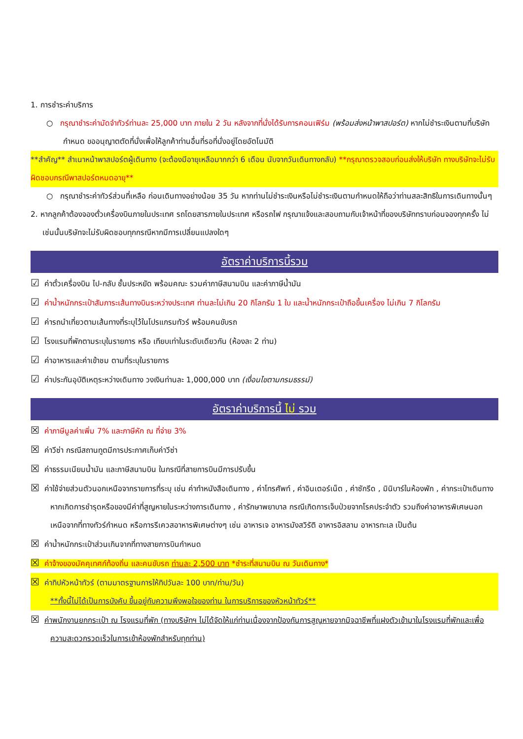1. การชำระค่าบริการ
○ กรุณาชำระค่ามัดจำทัวร์ท่านละ 25,000 บาท ภายใน 2 วัน หลังจากที่นั่งได้รับการคอนเฟิร์ม (พร้อมส่งหน้าพาสปอร์ต) หากไม่ชำระเงินตามที่บริษัทกำหนด ขออนุญาตตัดที่นั่งเพื่อให้ลูกค้าท่านอื่นที่รอที่นั่งอยู่โดยอัตโนมัติ
**สำคัญ** สำเนาหน้าพาสปอร์ตผู้เดินทาง (จะต้องมีอายุเหลือมากกว่า 6 เดือน นับจากวันเดินทางกลับ) **กรุณาตรวจสอบก่อนส่งให้บริษัท ทางบริษัทจะไม่รับผิดชอบกรณีพาสปอร์ตหมดอายุ**
○ กรุณาชำระค่าทัวร์ส่วนที่เหลือ ก่อนเดินทางอย่างน้อย 35 วัน หากท่านไม่ชำระเงินหรือไม่ชำระเงินตามกำหนดให้ถือว่าท่านสละสิทธิในการเดินทางนั้นๆ
2. หากลูกค้าต้องจองตั๋วเครื่องบินภายในประเทศ รถโดยสารภายในประเทศ หรือรถไฟ กรุณาแจ้งและสอบถามกับเจ้าหน้าที่ของบริษัททราบก่อนจองทุกครั้ง ไม่เช่นนั้นบริษัทจะไม่รับผิดชอบทุกกรณีหากมีการเปลี่ยนแปลงใดๆ
อัตราค่าบริการนี้รวม
☑ ค่าตั๋วเครื่องบิน ไป-กลับ ชั้นประหยัด พร้อมคณะ รวมค่าภาษีสนามบิน และค่าภาษีน้ำมัน
☑ ค่าน้ำหนักกระเป๋าสัมภาระเส้นทางบินระหว่างประเทศ ท่านละไม่เกิน 20 กิโลกรัม 1 ใบ และน้ำหนักกระเป๋าถือขึ้นเครื่อง ไม่เกิน 7 กิโลกรัม
☑ ค่ารถนำเที่ยวตามเส้นทางที่ระบุไว้ในโปรแกรมทัวร์ พร้อมคนขับรถ
☑ โรงแรมที่พักตามระบุในรายการ หรือ เทียบเท่าในระดับเดียวกัน (ห้องละ 2 ท่าน)
☑ ค่าอาหารและค่าเข้าชม ตามที่ระบุในรายการ
☑ ค่าประกันอุบัติเหตุระหว่างเดินทาง วงเงินท่านละ 1,000,000 บาท (เงื่อนไขตามกรมธรรม์)
อัตราค่าบริการนี้ ไม่ รวม
☒ ค่าภาษีมูลค่าเพิ่ม 7% และภาษีหัก ณ ที่จ่าย 3%
☒ ค่าวีซ่า กรณีสถานทูตมีการประกาศเก็บค่าวีซ่า
☒ ค่าธรรมเนียมน้ำมัน และภาษีสนามบิน ในกรณีที่สายการบินมีการปรับขึ้น
☒ ค่าใช้จ่ายส่วนตัวนอกเหนือจากรายการที่ระบุ เช่น ค่าทำหนังสือเดินทาง , ค่าโทรศัพท์ , ค่าอินเตอร์เน็ต , ค่าซักรีด , มินิบาร์ในห้องพัก , ค่ากระเป๋าเดินทางหากเกิดการชำรุดหรือของมีค่าที่สูญหายในระหว่างการเดินทาง , ค่ารักษาพยาบาล กรณีเกิดการเจ็บป่วยจากโรคประจำตัว รวมถึงค่าอาหารพิเศษนอกเหนือจากที่ทางทัวร์กำหนด หรือการรีเควสอาหารพิเศษต่างๆ เช่น อาหารเจ อาหารมังสวิรัติ อาหารอิสลาม อาหารทะเล เป็นต้น
☒ ค่าน้ำหนักกระเป๋าส่วนเกินจากที่ทางสายการบินกำหนด
☒ ค่าจ้างของมัคคุเทศก์ท้องถิ่น และคนขับรถ ท่านละ 2,500 บาท *ชำระที่สนามบิน ณ วันเดินทาง*
☒ ค่าทิปหัวหน้าทัวร์ (ตามมาตรฐานการให้ทิปวันละ 100 บาท/ท่าน/วัน)
**ทั้งนี้ไม่ได้เป็นการบังคับ ขึ้นอยู่กับความพึงพอใจของท่าน ในการบริการของหัวหน้าทัวร์**
☒ ค่าพนักงานยกกระเป๋า ณ โรงแรมที่พัก (ทางบริษัทฯ ไม่ได้จัดให้แก่ท่านเนื่องจากป้องกันการสูญหายจากมิจฉาชีพที่แฝงตัวเข้ามาในโรงแรมที่พักและเพื่อความสะดวกรวดเร็วในการเข้าห้องพักสำหรับทุกท่าน)